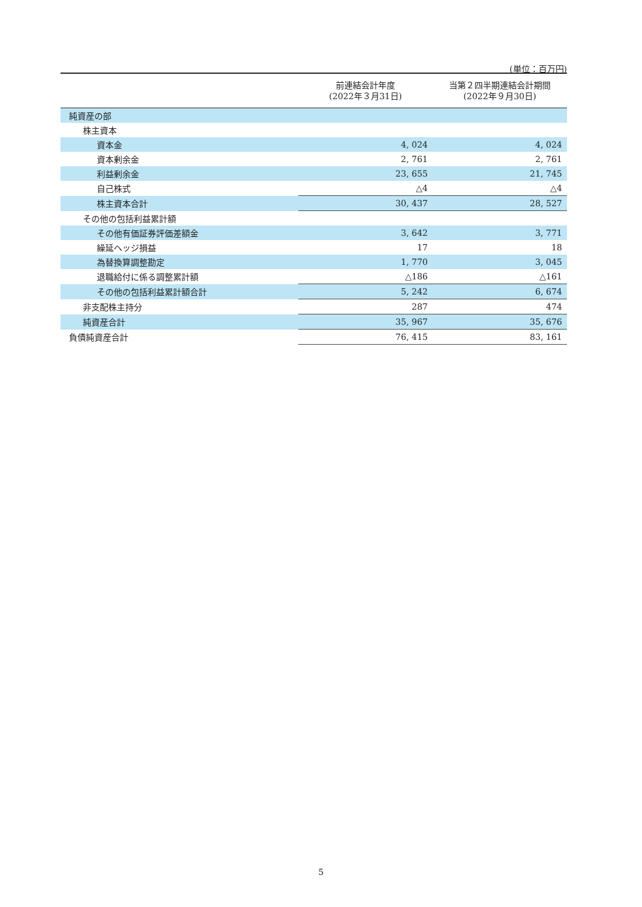(単位：百万円)
| | 前連結会計年度 (2022年３月31日) | 当第２四半期連結会計期間 (2022年９月30日) |
| --- | --- | --- |
| 純資産の部 | | |
| 株主資本 | | |
| 資本金 | 4, 024 | 4, 024 |
| 資本剰余金 | 2, 761 | 2, 761 |
| 利益剰余金 | 23, 655 | 21, 745 |
| 自己株式 | △4 | △4 |
| 株主資本合計 | 30, 437 | 28, 527 |
| その他の包括利益累計額 | | |
| その他有価証券評価差額金 | 3, 642 | 3, 771 |
| 繰延ヘッジ損益 | 17 | 18 |
| 為替換算調整勘定 | 1, 770 | 3, 045 |
| 退職給付に係る調整累計額 | △186 | △161 |
| その他の包括利益累計額合計 | 5, 242 | 6, 674 |
| 非支配株主持分 | 287 | 474 |
| 純資産合計 | 35, 967 | 35, 676 |
| 負債純資産合計 | 76, 415 | 83, 161 |
5